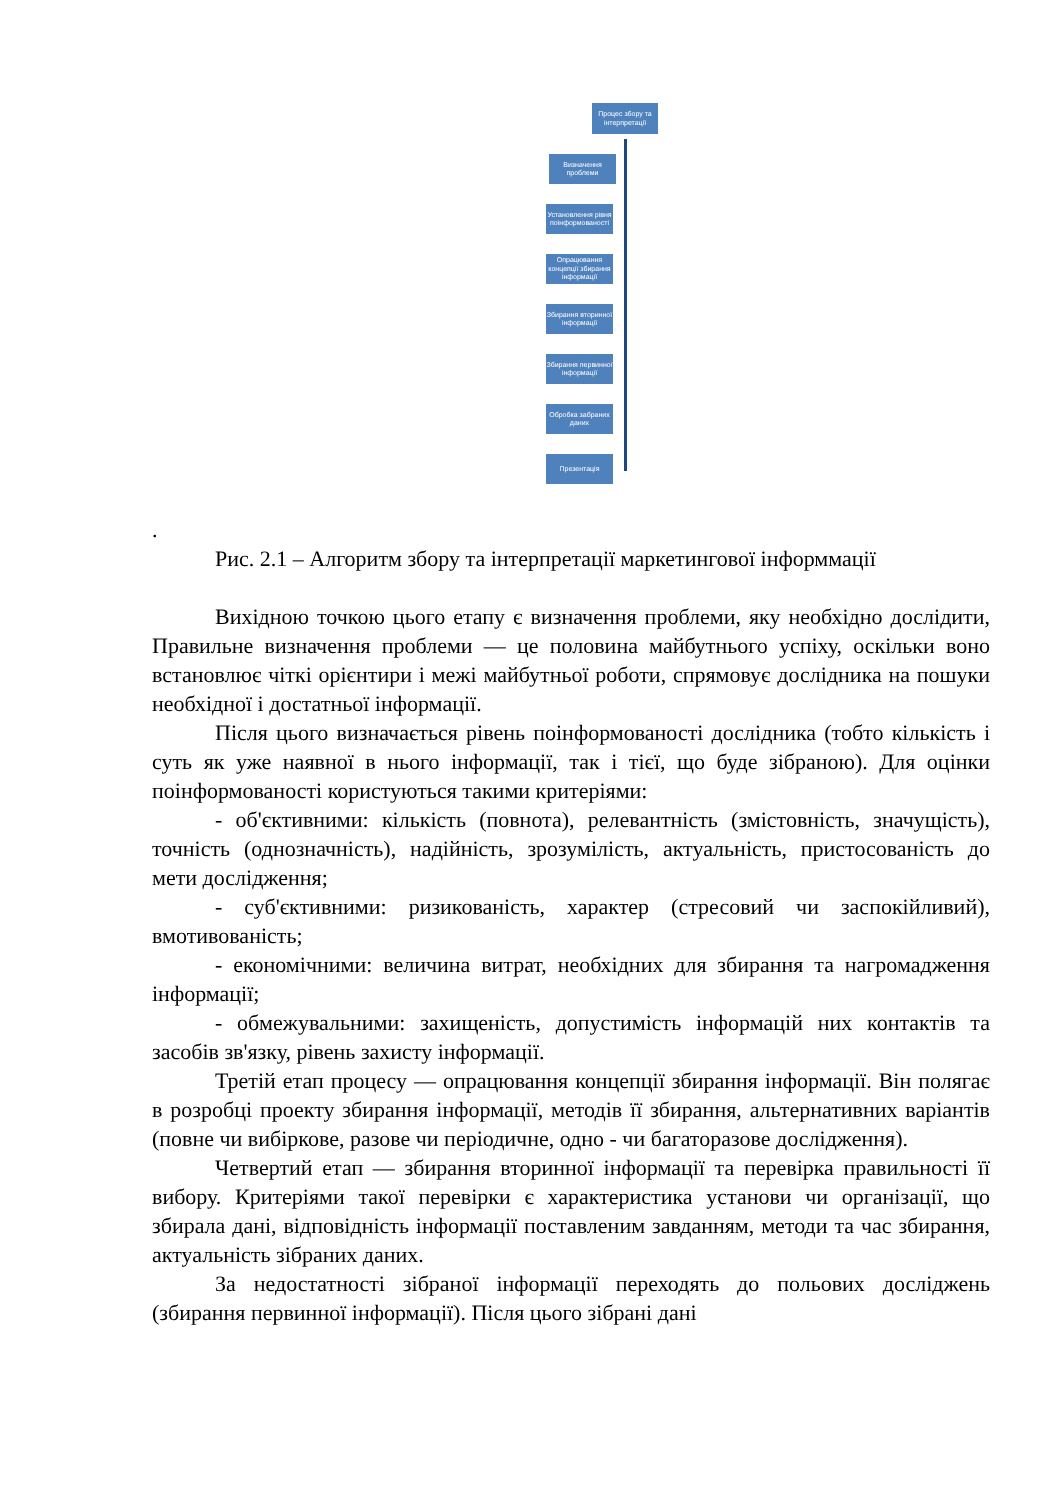Процес збору та інтерпретації
Визначення проблеми
Установлення рівня поінформованості
Опрацювання концепції збирання інформації
Збирання вторинної інформації
Збирання первинної інформації
Обробка забраних даних
Презентація
.
Рис. 2.1 – Алгоритм збору та інтерпретації маркетингової інформмації
Вихідною точкою цього етапу є визначення проблеми, яку необхідно дослідити, Правильне визначення проблеми — це половина майбутнього успіху, оскільки воно встановлює чіткі орієнтири і межі майбутньої роботи, спрямовує дослідника на пошуки необхідної і достатньої інформації.
Після цього визначається рівень поінформованості дослідника (тобто кількість і суть як уже наявної в нього інформації, так і тієї, що буде зібраною). Для оцінки поінформованості користуються такими критеріями:
- об'єктивними: кількість (повнота), релевантність (змістовність, значущість), точність (однозначність), надійність, зрозумілість, актуальність, пристосованість до мети дослідження;
- суб'єктивними: ризикованість, характер (стресовий чи заспокійливий), вмотивованість;
- економічними: величина витрат, необхідних для збирання та нагромадження інформації;
- обмежувальними: захищеність, допустимість інформацій них контактів та засобів зв'язку, рівень захисту інформації.
Третій етап процесу — опрацювання концепції збирання інформації. Він полягає в розробці проекту збирання інформації, методів її збирання, альтернативних варіантів (повне чи вибіркове, разове чи періодичне, одно - чи багаторазове дослідження).
Четвертий етап — збирання вторинної інформації та перевірка правильності її вибору. Критеріями такої перевірки є характеристика установи чи організації, що збирала дані, відповідність інформації поставленим завданням, методи та час збирання, актуальність зібраних даних.
За недостатності зібраної інформації переходять до польових досліджень (збирання первинної інформації). Після цього зібрані дані